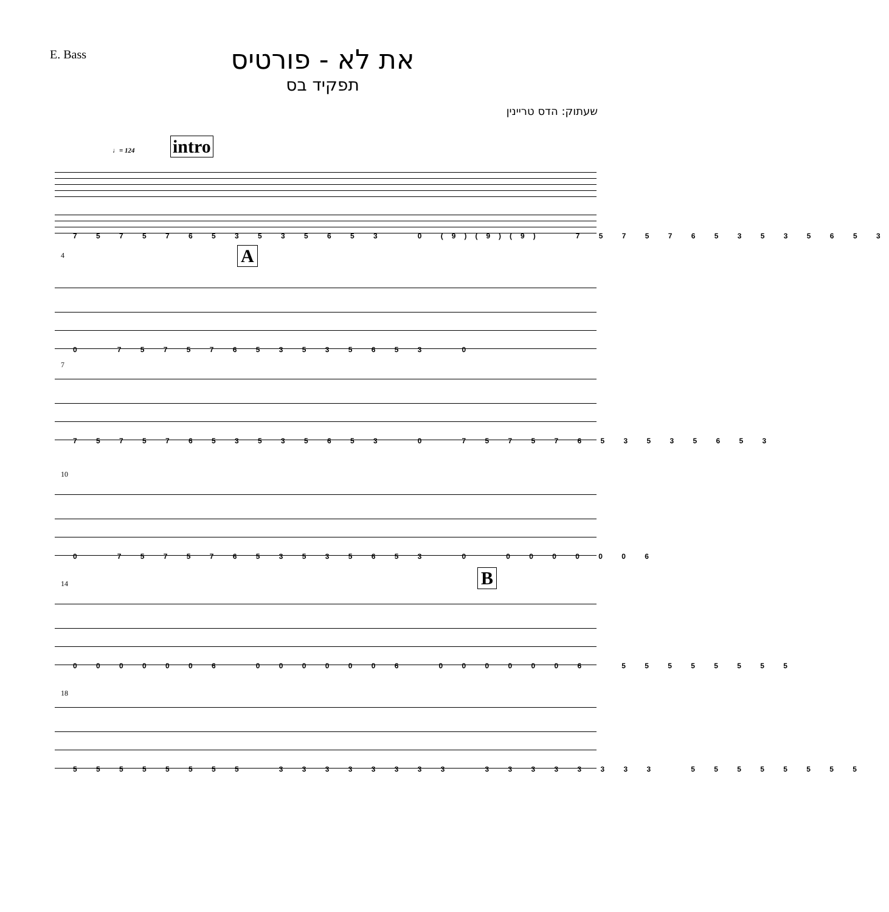E. Bass
את לא - פורטיס
תפקיד בס
שעתוק: הדס טריינין
intro
♩= 124
7 5 7 5 7 6 5 3 5 3 5 6 5 3 0 (9)(9)(9) 7 5 7 5 7 6 5 3 5 3 5 6 5 3
4 A
0 7 5 7 5 7 6 5 3 5 3 5 6 5 3 0
7
7 5 7 5 7 6 5 3 5 3 5 6 5 3 0 7 5 7 5 7 6 5 3 5 3 5 6 5 3
10
0 7 5 7 5 7 6 5 3 5 3 5 6 5 3 0 0 0 0 0 0 0 6
14 B
0 0 0 0 0 0 6 0 0 0 0 0 0 6 0 0 0 0 0 0 6 5 5 5 5 5 5 5 5
18
5 5 5 5 5 5 5 5 3 3 3 3 3 3 3 3 3 3 3 3 3 3 3 3 5 5 5 5 5 5 5 5